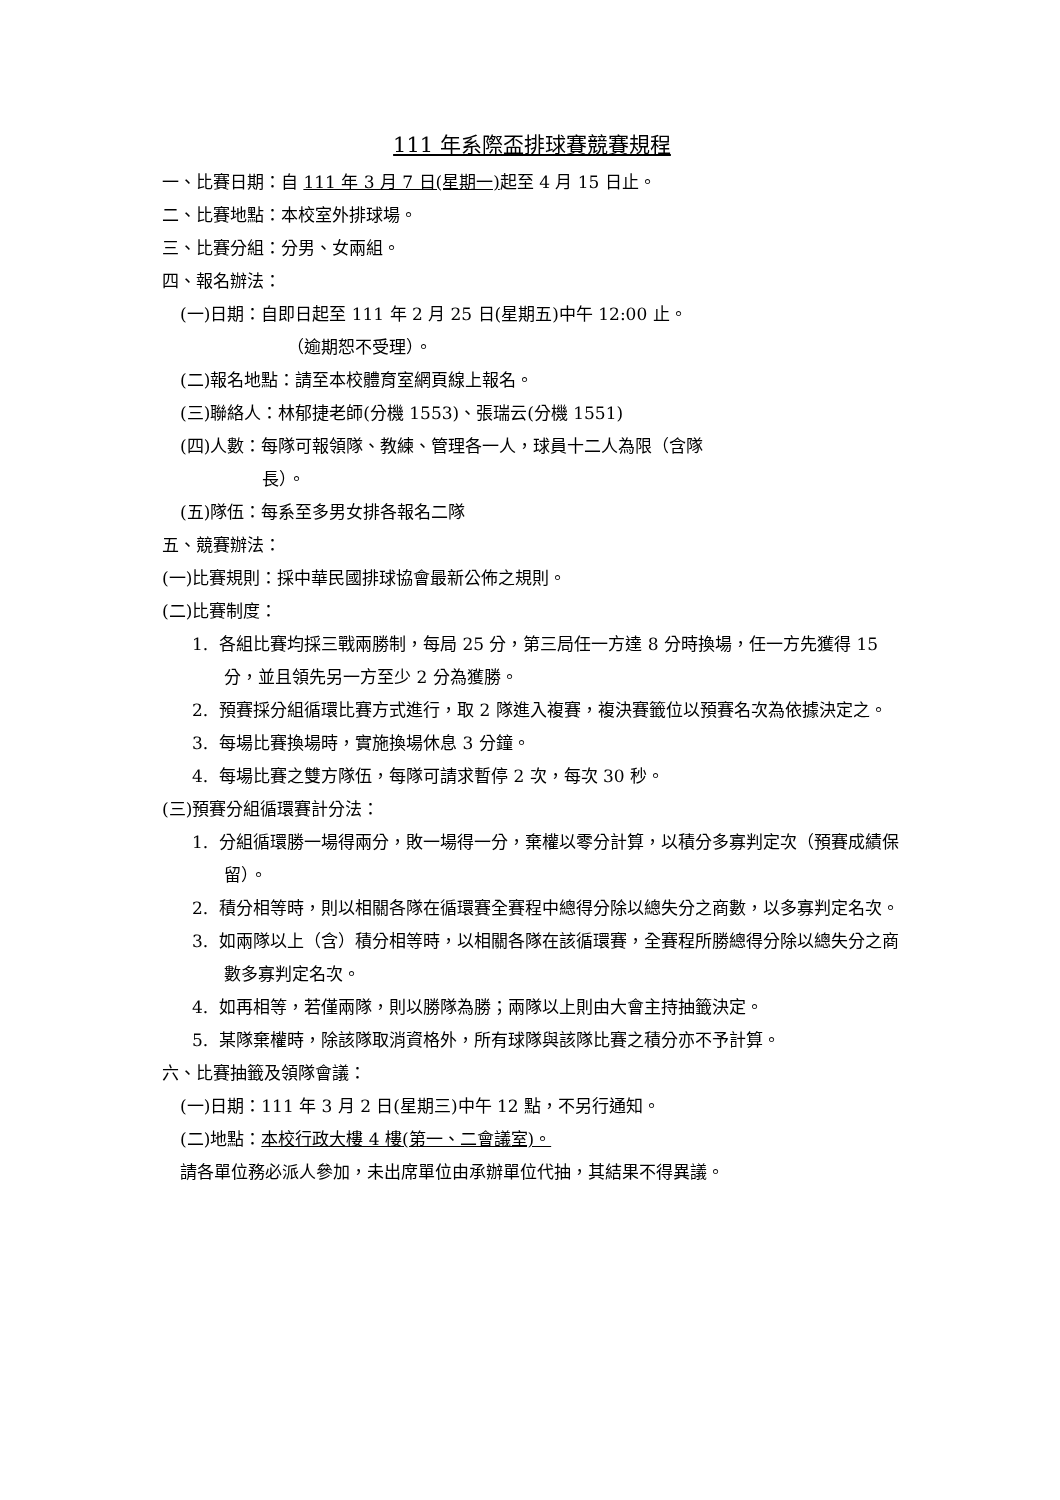111 年系際盃排球賽競賽規程
一、比賽日期：自 111 年 3 月 7 日(星期一) 起至 4 月 15 日止。
二、比賽地點：本校室外排球場。
三、比賽分組：分男、女兩組。
四、報名辦法：
(一)日期：自即日起至 111 年 2 月 25 日(星期五)中午 12:00 止。
（逾期恕不受理）。
(二)報名地點：請至本校體育室網頁線上報名。
(三)聯絡人：林郁捷老師(分機 1553)、張瑞云(分機 1551)
(四)人數：每隊可報領隊、教練、管理各一人，球員十二人為限（含隊
長）。
(五)隊伍：每系至多男女排各報名二隊
五、競賽辦法：
(一)比賽規則：採中華民國排球協會最新公佈之規則。
(二)比賽制度：
1. 各組比賽均採三戰兩勝制，每局 25 分，第三局任一方達 8 分時換場，任一方先獲得 15 分，並且領先另一方至少 2 分為獲勝。
2. 預賽採分組循環比賽方式進行，取 2 隊進入複賽，複決賽籤位以預賽名次為依據決定之。
3. 每場比賽換場時，實施換場休息 3 分鐘。
4. 每場比賽之雙方隊伍，每隊可請求暫停 2 次，每次 30 秒。
(三)預賽分組循環賽計分法：
1. 分組循環勝一場得兩分，敗一場得一分，棄權以零分計算，以積分多寡判定次（預賽成績保留）。
2. 積分相等時，則以相關各隊在循環賽全賽程中總得分除以總失分之商數，以多寡判定名次。
3. 如兩隊以上（含）積分相等時，以相關各隊在該循環賽，全賽程所勝總得分除以總失分之商數多寡判定名次。
4. 如再相等，若僅兩隊，則以勝隊為勝；兩隊以上則由大會主持抽籤決定。
5. 某隊棄權時，除該隊取消資格外，所有球隊與該隊比賽之積分亦不予計算。
六、比賽抽籤及領隊會議：
(一)日期：111 年 3 月 2 日(星期三)中午 12 點，不另行通知。
(二)地點：本校行政大樓 4 樓(第一、二會議室)。
請各單位務必派人參加，未出席單位由承辦單位代抽，其結果不得異議。